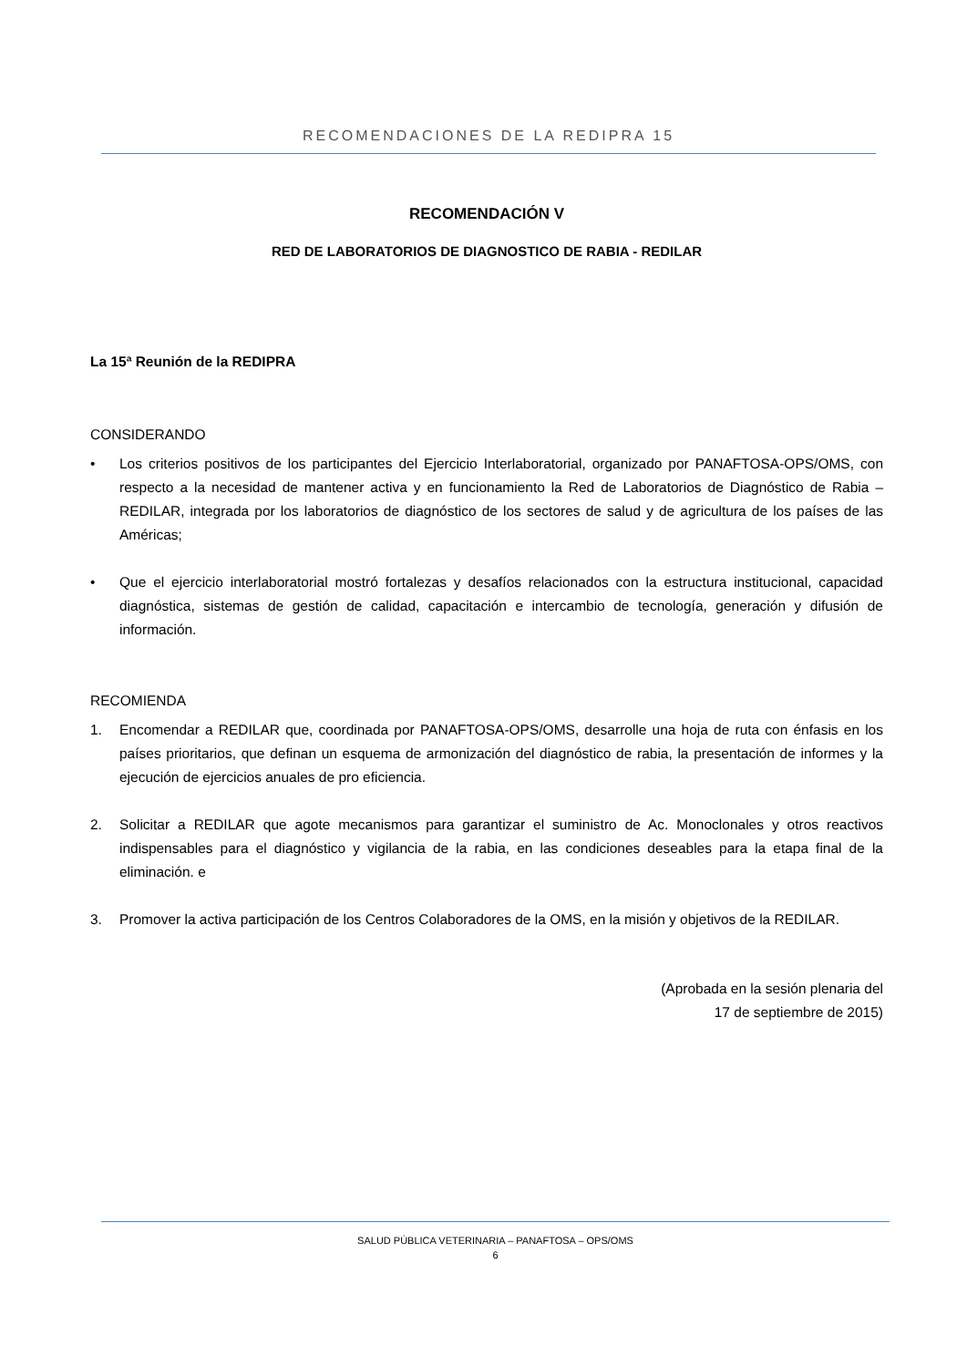RECOMENDACIONES DE LA REDIPRA 15
RECOMENDACIÓN V
RED DE LABORATORIOS DE DIAGNOSTICO DE RABIA - REDILAR
La 15ª Reunión de la REDIPRA
CONSIDERANDO
• Los criterios positivos de los participantes del Ejercicio Interlaboratorial, organizado por PANAFTOSA-OPS/OMS, con respecto a la necesidad de mantener activa y en funcionamiento la Red de Laboratorios de Diagnóstico de Rabia – REDILAR, integrada por los laboratorios de diagnóstico de los sectores de salud y de agricultura de los países de las Américas;
• Que el ejercicio interlaboratorial mostró fortalezas y desafíos relacionados con la estructura institucional, capacidad diagnóstica, sistemas de gestión de calidad, capacitación e intercambio de tecnología, generación y difusión de información.
RECOMIENDA
1. Encomendar a REDILAR que, coordinada por PANAFTOSA-OPS/OMS, desarrolle una hoja de ruta con énfasis en los países prioritarios, que definan un esquema de armonización del diagnóstico de rabia, la presentación de informes y la ejecución de ejercicios anuales de pro eficiencia.
2. Solicitar a REDILAR que agote mecanismos para garantizar el suministro de Ac. Monoclonales y otros reactivos indispensables para el diagnóstico y vigilancia de la rabia, en las condiciones deseables para la etapa final de la eliminación. e
3. Promover la activa participación de los Centros Colaboradores de la OMS, en la misión y objetivos de la REDILAR.
(Aprobada en la sesión plenaria del
17 de septiembre de 2015)
SALUD PÚBLICA VETERINARIA – PANAFTOSA – OPS/OMS
6